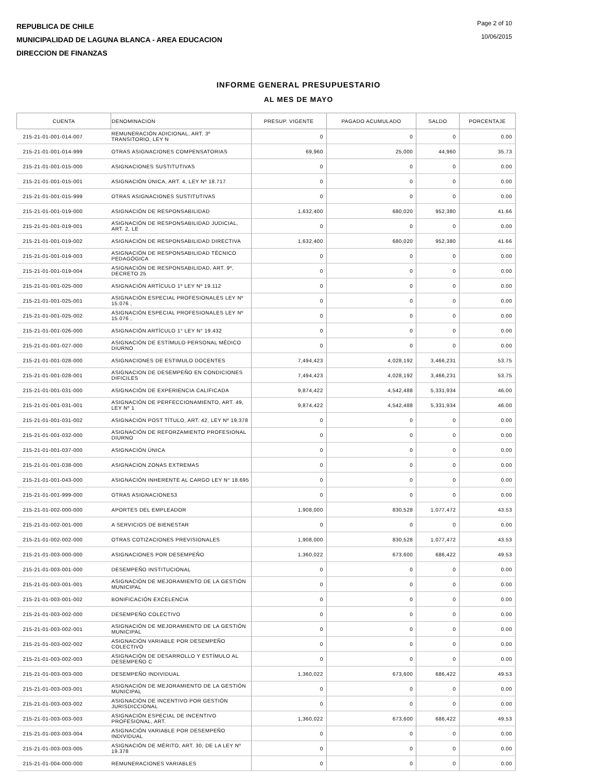REPUBLICA DE CHILE
MUNICIPALIDAD DE LAGUNA BLANCA - AREA EDUCACION
DIRECCION DE FINANZAS
Page 2 of 10
10/06/2015
INFORME GENERAL PRESUPUESTARIO
AL MES DE MAYO
| CUENTA | DENOMINACION | PRESUP. VIGENTE | PAGADO ACUMULADO | SALDO | PORCENTAJE |
| --- | --- | --- | --- | --- | --- |
| 215-21-01-001-014-007 | REMUNERACIÓN ADICIONAL, ART. 3º TRANSITORIO, LEY N | 0 | 0 | 0 | 0.00 |
| 215-21-01-001-014-999 | OTRAS ASIGNACIONES COMPENSATORIAS | 69,960 | 25,000 | 44,960 | 35.73 |
| 215-21-01-001-015-000 | ASIGNACIONES SUSTITUTIVAS | 0 | 0 | 0 | 0.00 |
| 215-21-01-001-015-001 | ASIGNACIÓN ÚNICA, ART. 4, LEY Nº 18.717 | 0 | 0 | 0 | 0.00 |
| 215-21-01-001-015-999 | OTRAS ASIGNACIONES SUSTITUTIVAS | 0 | 0 | 0 | 0.00 |
| 215-21-01-001-019-000 | ASIGNACIÓN DE RESPONSABILIDAD | 1,632,400 | 680,020 | 952,380 | 41.66 |
| 215-21-01-001-019-001 | ASIGNACIÓN DE RESPONSABILIDAD JUDICIAL, ART. 2, LE | 0 | 0 | 0 | 0.00 |
| 215-21-01-001-019-002 | ASIGNACIÓN DE RESPONSABILIDAD DIRECTIVA | 1,632,400 | 680,020 | 952,380 | 41.66 |
| 215-21-01-001-019-003 | ASIGNACIÓN DE RESPONSABILIDAD TÉCNICO PEDAGÓGICA | 0 | 0 | 0 | 0.00 |
| 215-21-01-001-019-004 | ASIGNACIÓN DE RESPONSABILIDAD, ART. 9º, DECRETO 25 | 0 | 0 | 0 | 0.00 |
| 215-21-01-001-025-000 | ASIGNACIÓN ARTÍCULO 1º LEY Nº 19.112 | 0 | 0 | 0 | 0.00 |
| 215-21-01-001-025-001 | ASIGNACIÓN ESPECIAL PROFESIONALES LEY Nº 15.076 , | 0 | 0 | 0 | 0.00 |
| 215-21-01-001-025-002 | ASIGNACIÓN ESPECIAL PROFESIONALES LEY Nº 15.076 , | 0 | 0 | 0 | 0.00 |
| 215-21-01-001-026-000 | ASIGNACIÓN ARTÍCULO 1° LEY N° 19.432 | 0 | 0 | 0 | 0.00 |
| 215-21-01-001-027-000 | ASIGNACIÓN DE ESTÍMULO PERSONAL MÉDICO DIURNO | 0 | 0 | 0 | 0.00 |
| 215-21-01-001-028-000 | ASIGNACIONES DE ESTIMULO DOCENTES | 7,494,423 | 4,028,192 | 3,466,231 | 53.75 |
| 215-21-01-001-028-001 | ASIGNACION DE DESEMPEÑO EN CONDICIONES DIFICILES | 7,494,423 | 4,028,192 | 3,466,231 | 53.75 |
| 215-21-01-001-031-000 | ASIGNACIÓN DE EXPERIENCIA CALIFICADA | 9,874,422 | 4,542,488 | 5,331,934 | 46.00 |
| 215-21-01-001-031-001 | ASIGNACIÓN DE PERFECCIONAMIENTO, ART. 49, LEY Nº 1 | 9,874,422 | 4,542,488 | 5,331,934 | 46.00 |
| 215-21-01-001-031-002 | ASIGNACIÓN POST TÍTULO, ART. 42, LEY Nº 19.378 | 0 | 0 | 0 | 0.00 |
| 215-21-01-001-032-000 | ASIGNACIÓN DE REFORZAMIENTO PROFESIONAL DIURNO | 0 | 0 | 0 | 0.00 |
| 215-21-01-001-037-000 | ASIGNACIÓN ÚNICA | 0 | 0 | 0 | 0.00 |
| 215-21-01-001-038-000 | ASIGNACION ZONAS EXTREMAS | 0 | 0 | 0 | 0.00 |
| 215-21-01-001-043-000 | ASIGNACIÓN INHERENTE AL CARGO LEY N° 18.695 | 0 | 0 | 0 | 0.00 |
| 215-21-01-001-999-000 | OTRAS ASIGNACIONES3 | 0 | 0 | 0 | 0.00 |
| 215-21-01-002-000-000 | APORTES DEL EMPLEADOR | 1,908,000 | 830,528 | 1,077,472 | 43.53 |
| 215-21-01-002-001-000 | A SERVICIOS DE BIENESTAR | 0 | 0 | 0 | 0.00 |
| 215-21-01-002-002-000 | OTRAS COTIZACIONES PREVISIONALES | 1,908,000 | 830,528 | 1,077,472 | 43.53 |
| 215-21-01-003-000-000 | ASIGNACIONES POR DESEMPEÑO | 1,360,022 | 673,600 | 686,422 | 49.53 |
| 215-21-01-003-001-000 | DESEMPEÑO INSTITUCIONAL | 0 | 0 | 0 | 0.00 |
| 215-21-01-003-001-001 | ASIGNACIÓN DE MEJORAMIENTO DE LA GESTIÓN MUNICIPAL | 0 | 0 | 0 | 0.00 |
| 215-21-01-003-001-002 | BONIFICACIÓN EXCELENCIA | 0 | 0 | 0 | 0.00 |
| 215-21-01-003-002-000 | DESEMPEÑO COLECTIVO | 0 | 0 | 0 | 0.00 |
| 215-21-01-003-002-001 | ASIGNACIÓN DE MEJORAMIENTO DE LA GESTIÓN MUNICIPAL | 0 | 0 | 0 | 0.00 |
| 215-21-01-003-002-002 | ASIGNACIÓN VARIABLE POR DESEMPEÑO COLECTIVO | 0 | 0 | 0 | 0.00 |
| 215-21-01-003-002-003 | ASIGNACIÓN DE DESARROLLO Y ESTÍMULO AL DESEMPEÑO C | 0 | 0 | 0 | 0.00 |
| 215-21-01-003-003-000 | DESEMPEÑO INDIVIDUAL | 1,360,022 | 673,600 | 686,422 | 49.53 |
| 215-21-01-003-003-001 | ASIGNACIÓN DE MEJORAMIENTO DE LA GESTIÓN MUNICIPAL | 0 | 0 | 0 | 0.00 |
| 215-21-01-003-003-002 | ASIGNACIÓN DE INCENTIVO POR GESTIÓN JURISDICCIONAL | 0 | 0 | 0 | 0.00 |
| 215-21-01-003-003-003 | ASIGNACIÓN ESPECIAL DE INCENTIVO PROFESIONAL, ART. | 1,360,022 | 673,600 | 686,422 | 49.53 |
| 215-21-01-003-003-004 | ASIGNACIÓN VARIABLE POR DESEMPEÑO INDIVIDUAL | 0 | 0 | 0 | 0.00 |
| 215-21-01-003-003-005 | ASIGNACIÓN DE MÉRITO, ART. 30, DE LA LEY Nº 19.378 | 0 | 0 | 0 | 0.00 |
| 215-21-01-004-000-000 | REMUNERACIONES VARIABLES | 0 | 0 | 0 | 0.00 |